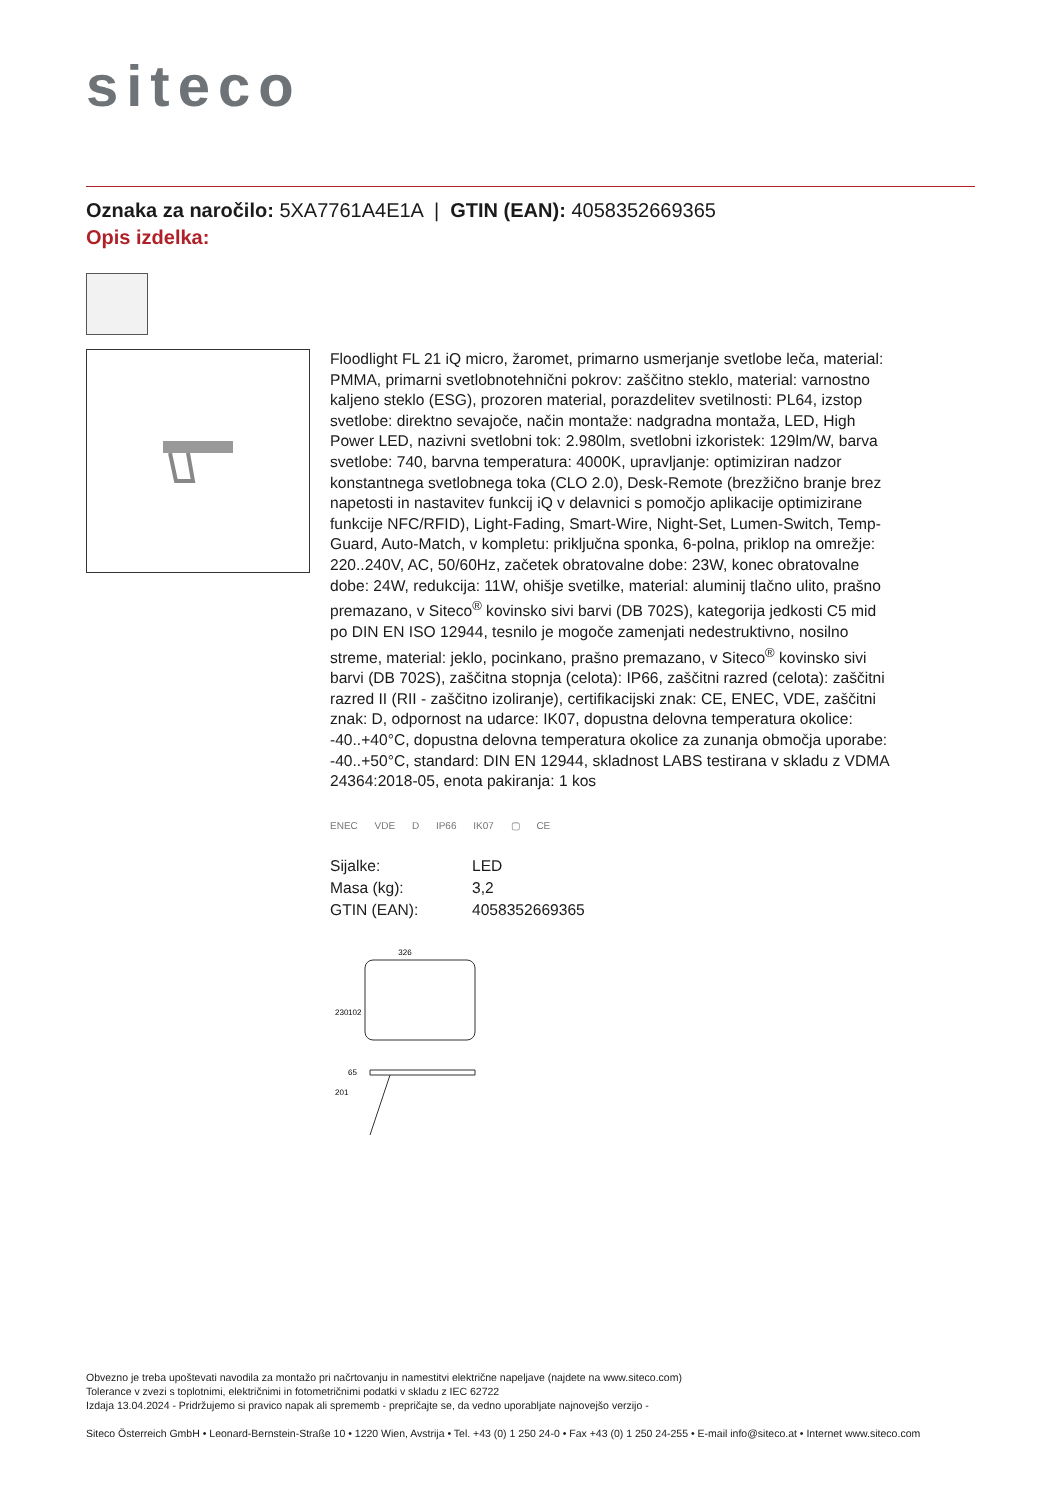siteco
Oznaka za naročilo: 5XA7761A4E1A | GTIN (EAN): 4058352669365
Opis izdelka:
Floodlight FL 21 iQ micro, žaromet, primarno usmerjanje svetlobe leča, material: PMMA, primarni svetlobnotehnični pokrov: zaščitno steklo, material: varnostno kaljeno steklo (ESG), prozoren material, porazdelitev svetilnosti: PL64, izstop svetlobe: direktno sevajoče, način montaže: nadgradna montaža, LED, High Power LED, nazivni svetlobni tok: 2.980lm, svetlobni izkoristek: 129lm/W, barva svetlobe: 740, barvna temperatura: 4000K, upravljanje: optimiziran nadzor konstantnega svetlobnega toka (CLO 2.0), Desk-Remote (brezžično branje brez napetosti in nastavitev funkcij iQ v delavnici s pomočjo aplikacije optimizirane funkcije NFC/RFID), Light-Fading, Smart-Wire, Night-Set, Lumen-Switch, Temp-Guard, Auto-Match, v kompletu: priključna sponka, 6-polna, priklop na omrežje: 220..240V, AC, 50/60Hz, začetek obratovalne dobe: 23W, konec obratovalne dobe: 24W, redukcija: 11W, ohišje svetilke, material: aluminij tlačno ulito, prašno premazano, v Siteco<sup>®</sup> kovinsko sivi barvi (DB 702S), kategorija jedkosti C5 mid po DIN EN ISO 12944, tesnilo je mogoče zamenjati nedestruktivno, nosilno streme, material: jeklo, pocinkano, prašno premazano, v Siteco<sup>®</sup> kovinsko sivi barvi (DB 702S), zaščitna stopnja (celota): IP66, zaščitni razred (celota): zaščitni razred II (RII - zaščitno izoliranje), certifikacijski znak: CE, ENEC, VDE, zaščitni znak: D, odpornost na udarce: IK07, dopustna delovna temperatura okolice: -40..+40°C, dopustna delovna temperatura okolice za zunanja območja uporabe: -40..+50°C, standard: DIN EN 12944, skladnost LABS testirana v skladu z VDMA 24364:2018-05, enota pakiranja: 1 kos
ENEC VDE D IP66 IK07 ▢ CE
| Sijalke: | LED |
| Masa (kg): | 3,2 |
| GTIN (EAN): | 4058352669365 |
326
230
102
201
65
Obvezno je treba upoštevati navodila za montažo pri načrtovanju in namestitvi električne napeljave (najdete na www.siteco.com)
Tolerance v zvezi s toplotnimi, električnimi in fotometričnimi podatki v skladu z IEC 62722
Izdaja 13.04.2024 - Pridržujemo si pravico napak ali sprememb - prepričajte se, da vedno uporabljate najnovejšo verzijo -
Siteco Österreich GmbH • Leonard-Bernstein-Straße 10 • 1220 Wien, Avstrija • Tel. +43 (0) 1 250 24-0 • Fax +43 (0) 1 250 24-255 • E-mail info@siteco.at • Internet www.siteco.com